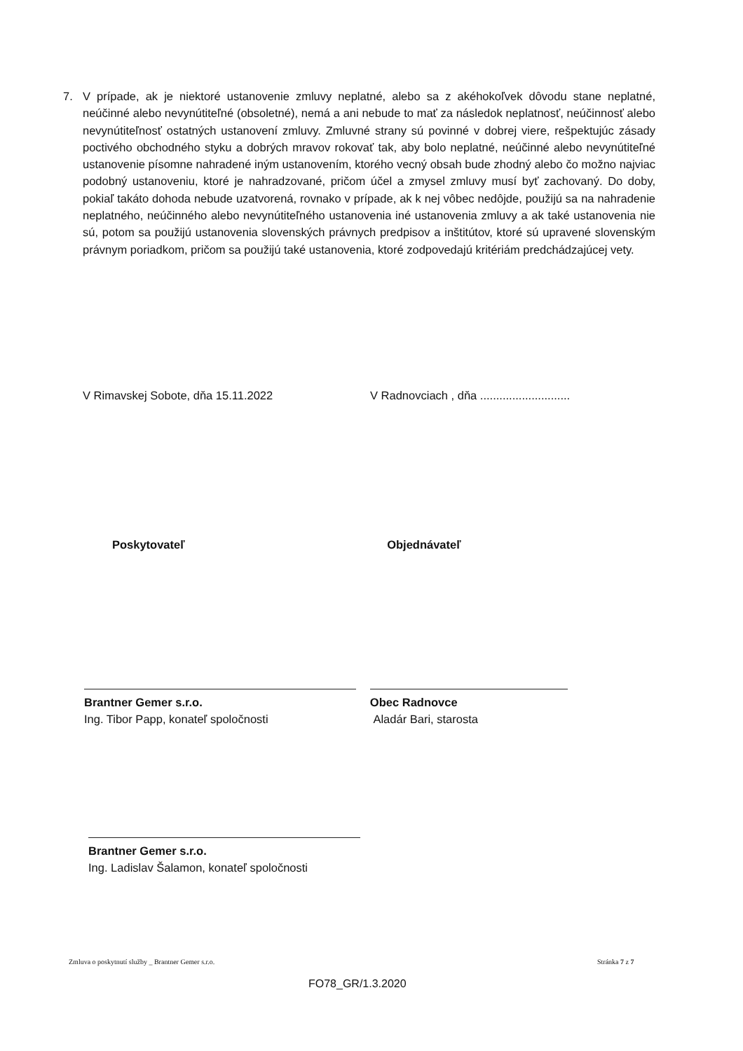7. V prípade, ak je niektoré ustanovenie zmluvy neplatné, alebo sa z akéhokoľvek dôvodu stane neplatné, neúčinné alebo nevynútiteľné (obsoletné), nemá a ani nebude to mať za následok neplatnosť, neúčinnosť alebo nevynútiteľnosť ostatných ustanovení zmluvy. Zmluvné strany sú povinné v dobrej viere, rešpektujúc zásady poctivého obchodného styku a dobrých mravov rokovať tak, aby bolo neplatné, neúčinné alebo nevynútiteľné ustanovenie písomne nahradené iným ustanovením, ktorého vecný obsah bude zhodný alebo čo možno najviac podobný ustanoveniu, ktoré je nahradzované, pričom účel a zmysel zmluvy musí byť zachovaný. Do doby, pokiaľ takáto dohoda nebude uzatvorená, rovnako v prípade, ak k nej vôbec nedôjde, použijú sa na nahradenie neplatného, neúčinného alebo nevynútiteľného ustanovenia iné ustanovenia zmluvy a ak také ustanovenia nie sú, potom sa použijú ustanovenia slovenských právnych predpisov a inštitútov, ktoré sú upravené slovenským právnym poriadkom, pričom sa použijú také ustanovenia, ktoré zodpovedajú kritériám predchádzajúcej vety.
V Rimavskej Sobote, dňa 15.11.2022 V Radnovciach , dňa ............................
Poskytovateľ Objednávateľ
Brantner Gemer s.r.o.
Ing. Tibor Papp, konateľ spoločnosti
Obec Radnovce
Aladár Bari, starosta
Brantner Gemer s.r.o.
Ing. Ladislav Šalamon, konateľ spoločnosti
Zmluva o poskytnutí služby _ Brantner Gemer s.r.o.
Stránka 7 z 7
FO78_GR/1.3.2020